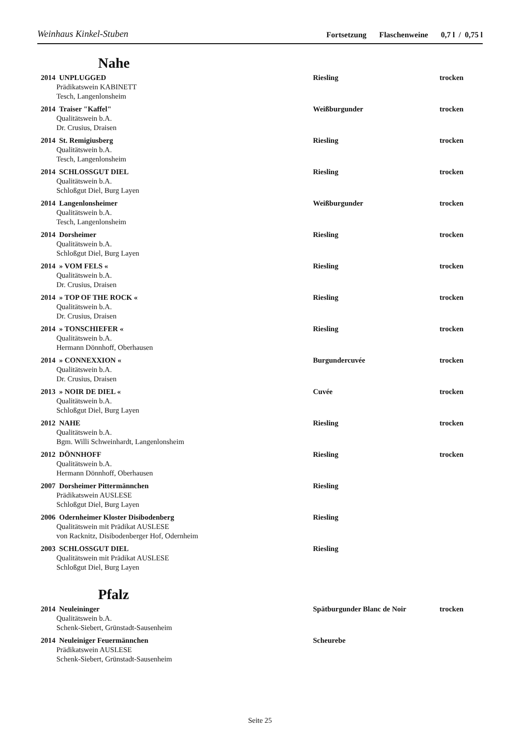Weinhaus Kinkel-Stuben Fortsetzung Flaschenweine 0,7 l / 0,75 l
Nahe
| 2014 UNPLUGGED Prädikatswein KABINETT Tesch, Langenlonsheim | Riesling | trocken |
| 2014 Traiser "Kaffel" Qualitätswein b.A. Dr. Crusius, Draisen | Weißburgunder | trocken |
| 2014 St. Remigiusberg Qualitätswein b.A. Tesch, Langenlonsheim | Riesling | trocken |
| 2014 SCHLOSSGUT DIEL Qualitätswein b.A. Schloßgut Diel, Burg Layen | Riesling | trocken |
| 2014 Langenlonsheimer Qualitätswein b.A. Tesch, Langenlonsheim | Weißburgunder | trocken |
| 2014 Dorsheimer Qualitätswein b.A. Schloßgut Diel, Burg Layen | Riesling | trocken |
| 2014 » VOM FELS « Qualitätswein b.A. Dr. Crusius, Draisen | Riesling | trocken |
| 2014 » TOP OF THE ROCK « Qualitätswein b.A. Dr. Crusius, Draisen | Riesling | trocken |
| 2014 » TONSCHIEFER « Qualitätswein b.A. Hermann Dönnhoff, Oberhausen | Riesling | trocken |
| 2014 » CONNEXXION « Qualitätswein b.A. Dr. Crusius, Draisen | Burgundercuvée | trocken |
| 2013 » NOIR DE DIEL « Qualitätswein b.A. Schloßgut Diel, Burg Layen | Cuvée | trocken |
| 2012 NAHE Qualitätswein b.A. Bgm. Willi Schweinhardt, Langenlonsheim | Riesling | trocken |
| 2012 DÖNNHOFF Qualitätswein b.A. Hermann Dönnhoff, Oberhausen | Riesling | trocken |
| 2007 Dorsheimer Pittermännchen Prädikatswein AUSLESE Schloßgut Diel, Burg Layen | Riesling | |
| 2006 Odernheimer Kloster Disibodenberg Qualitätswein mit Prädikat AUSLESE von Racknitz, Disibodenberger Hof, Odernheim | Riesling | |
| 2003 SCHLOSSGUT DIEL Qualitätswein mit Prädikat AUSLESE Schloßgut Diel, Burg Layen | Riesling | |
Pfalz
| 2014 Neuleininger Qualitätswein b.A. Schenk-Siebert, Grünstadt-Sausenheim | Spätburgunder Blanc de Noir | trocken |
| 2014 Neuleiniger Feuermännchen Prädikatswein AUSLESE Schenk-Siebert, Grünstadt-Sausenheim | Scheurebe | |
Seite 25